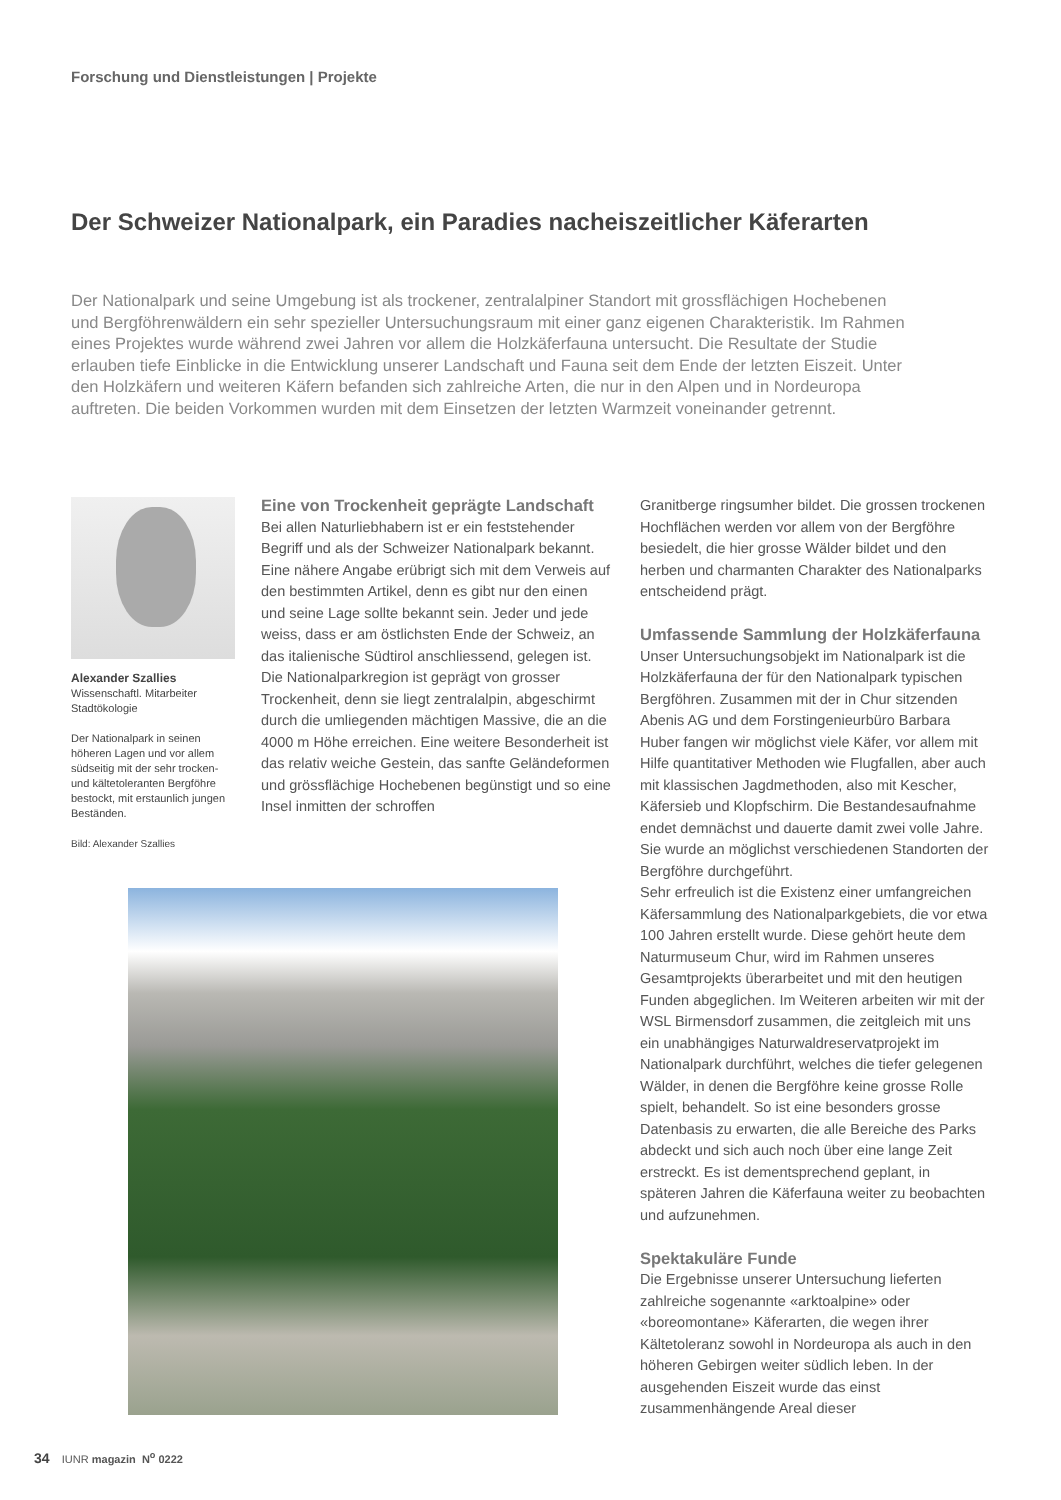Forschung und Dienstleistungen | Projekte
Der Schweizer Nationalpark, ein Paradies nacheiszeitlicher Käferarten
Der Nationalpark und seine Umgebung ist als trockener, zentralalpiner Standort mit grossflächigen Hochebenen und Bergföhrenwäldern ein sehr spezieller Untersuchungsraum mit einer ganz eigenen Charakteristik. Im Rahmen eines Projektes wurde während zwei Jahren vor allem die Holzkäferfauna untersucht. Die Resultate der Studie erlauben tiefe Einblicke in die Entwicklung unserer Landschaft und Fauna seit dem Ende der letzten Eiszeit. Unter den Holzkäfern und weiteren Käfern befanden sich zahlreiche Arten, die nur in den Alpen und in Nordeuropa auftreten. Die beiden Vorkommen wurden mit dem Einsetzen der letzten Warmzeit voneinander getrennt.
Alexander Szallies
Wissenschaftl. Mitarbeiter
Stadtökologie
Der Nationalpark in seinen höheren Lagen und vor allem südseitig mit der sehr trocken- und kältetoleranten Bergföhre bestockt, mit erstaunlich jungen Beständen.
Bild: Alexander Szallies
Eine von Trockenheit geprägte Landschaft
Bei allen Naturliebhabern ist er ein feststehender Begriff und als der Schweizer Nationalpark bekannt. Eine nähere Angabe erübrigt sich mit dem Verweis auf den bestimmten Artikel, denn es gibt nur den einen und seine Lage sollte bekannt sein. Jeder und jede weiss, dass er am östlichsten Ende der Schweiz, an das italienische Südtirol anschliessend, gelegen ist.
Die Nationalparkregion ist geprägt von grosser Trockenheit, denn sie liegt zentralalpin, abgeschirmt durch die umliegenden mächtigen Massive, die an die 4000 m Höhe erreichen. Eine weitere Besonderheit ist das relativ weiche Gestein, das sanfte Geländeformen und grössflächige Hochebenen begünstigt und so eine Insel inmitten der schroffen
Granitberge ringsumher bildet. Die grossen trockenen Hochflächen werden vor allem von der Bergföhre besiedelt, die hier grosse Wälder bildet und den herben und charmanten Charakter des Nationalparks entscheidend prägt.
Umfassende Sammlung der Holzkäferfauna
Unser Untersuchungsobjekt im Nationalpark ist die Holzkäferfauna der für den Nationalpark typischen Bergföhren. Zusammen mit der in Chur sitzenden Abenis AG und dem Forstingenieurbüro Barbara Huber fangen wir möglichst viele Käfer, vor allem mit Hilfe quantitativer Methoden wie Flugfallen, aber auch mit klassischen Jagdmethoden, also mit Kescher, Käfersieb und Klopfschirm. Die Bestandesaufnahme endet demnächst und dauerte damit zwei volle Jahre. Sie wurde an möglichst verschiedenen Standorten der Bergföhre durchgeführt.
Sehr erfreulich ist die Existenz einer umfangreichen Käfersammlung des Nationalparkgebiets, die vor etwa 100 Jahren erstellt wurde. Diese gehört heute dem Naturmuseum Chur, wird im Rahmen unseres Gesamtprojekts überarbeitet und mit den heutigen Funden abgeglichen. Im Weiteren arbeiten wir mit der WSL Birmensdorf zusammen, die zeitgleich mit uns ein unabhängiges Naturwaldreservatprojekt im Nationalpark durchführt, welches die tiefer gelegenen Wälder, in denen die Bergföhre keine grosse Rolle spielt, behandelt. So ist eine besonders grosse Datenbasis zu erwarten, die alle Bereiche des Parks abdeckt und sich auch noch über eine lange Zeit erstreckt. Es ist dementsprechend geplant, in späteren Jahren die Käferfauna weiter zu beobachten und aufzunehmen.
Spektakuläre Funde
Die Ergebnisse unserer Untersuchung lieferten zahlreiche sogenannte «arktoalpine» oder «boreomontane» Käferarten, die wegen ihrer Kältetoleranz sowohl in Nordeuropa als auch in den höheren Gebirgen weiter südlich leben. In der ausgehenden Eiszeit wurde das einst zusammenhängende Areal dieser
34 IUNR magazin N<sup>o</sup> 0222